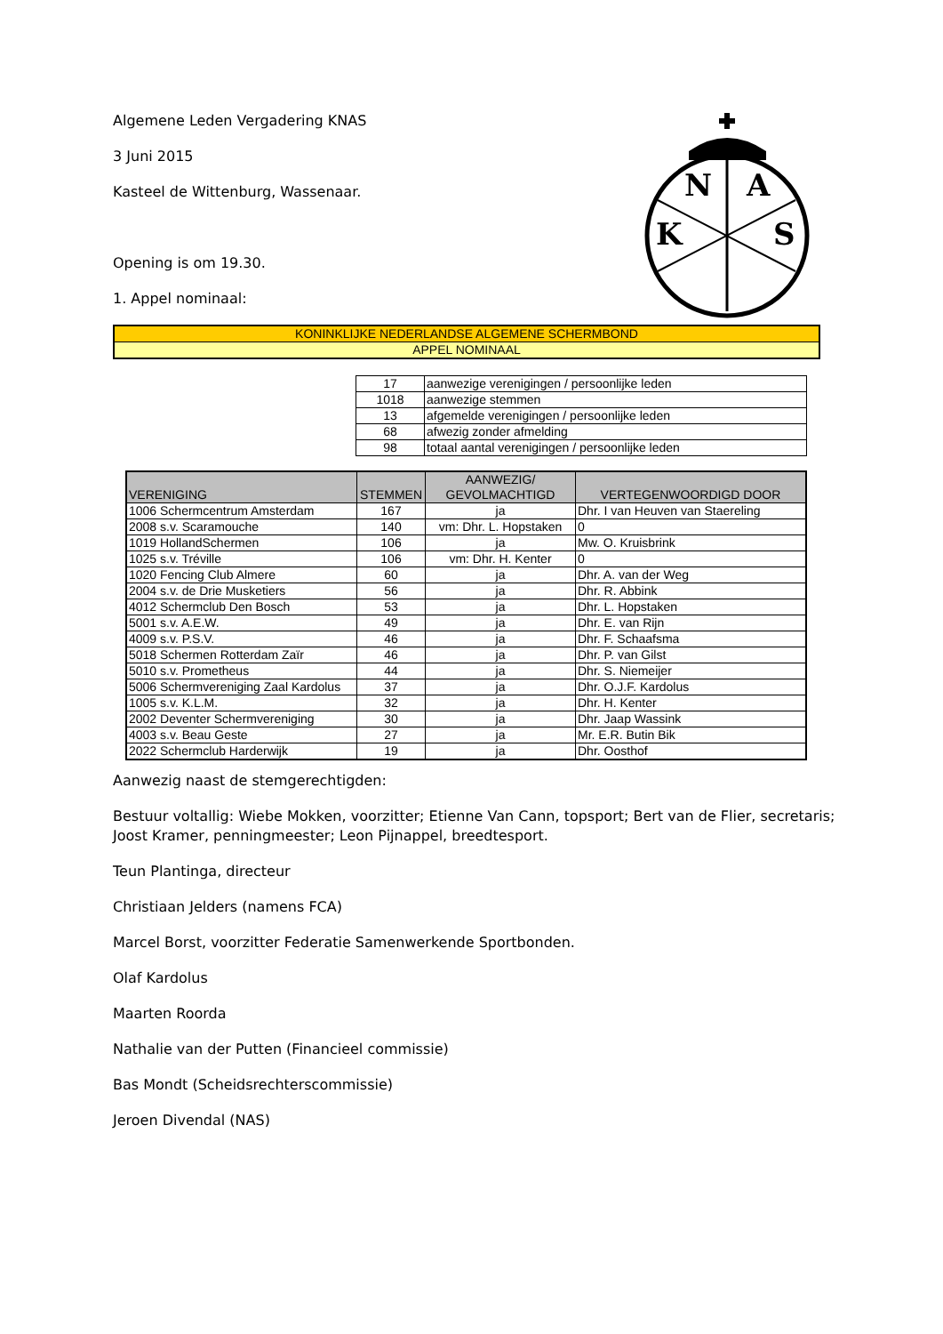N
A
K
S
Algemene Leden Vergadering KNAS
3 Juni 2015
Kasteel de Wittenburg, Wassenaar.
Opening is om 19.30.
1. Appel nominaal:
| KONINKLIJKE NEDERLANDSE ALGEMENE SCHERMBOND |
| APPEL NOMINAAL |
| 17 | aanwezige verenigingen / persoonlijke leden |
| 1018 | aanwezige stemmen |
| 13 | afgemelde verenigingen / persoonlijke leden |
| 68 | afwezig zonder afmelding |
| 98 | totaal aantal verenigingen / persoonlijke leden |
| VERENIGING | STEMMEN | AANWEZIG/ GEVOLMACHTIGD | VERTEGENWOORDIGD DOOR |
| --- | --- | --- | --- |
| 1006 Schermcentrum Amsterdam | 167 | ja | Dhr. I van Heuven van Staereling |
| 2008 s.v. Scaramouche | 140 | vm: Dhr. L. Hopstaken | 0 |
| 1019 HollandSchermen | 106 | ja | Mw. O. Kruisbrink |
| 1025 s.v. Tréville | 106 | vm: Dhr. H. Kenter | 0 |
| 1020 Fencing Club Almere | 60 | ja | Dhr. A. van der Weg |
| 2004 s.v. de Drie Musketiers | 56 | ja | Dhr. R. Abbink |
| 4012 Schermclub Den Bosch | 53 | ja | Dhr. L. Hopstaken |
| 5001 s.v. A.E.W. | 49 | ja | Dhr. E. van Rijn |
| 4009 s.v. P.S.V. | 46 | ja | Dhr. F. Schaafsma |
| 5018 Schermen Rotterdam Zaïr | 46 | ja | Dhr. P. van Gilst |
| 5010 s.v. Prometheus | 44 | ja | Dhr. S. Niemeijer |
| 5006 Schermvereniging Zaal Kardolus | 37 | ja | Dhr. O.J.F. Kardolus |
| 1005 s.v. K.L.M. | 32 | ja | Dhr. H. Kenter |
| 2002 Deventer Schermvereniging | 30 | ja | Dhr. Jaap Wassink |
| 4003 s.v. Beau Geste | 27 | ja | Mr. E.R. Butin Bik |
| 2022 Schermclub Harderwijk | 19 | ja | Dhr. Oosthof |
Aanwezig naast de stemgerechtigden:
Bestuur voltallig: Wiebe Mokken, voorzitter; Etienne Van Cann, topsport; Bert van de Flier, secretaris; Joost Kramer, penningmeester; Leon Pijnappel, breedtesport.
Teun Plantinga, directeur
Christiaan Jelders (namens FCA)
Marcel Borst, voorzitter Federatie Samenwerkende Sportbonden.
Olaf Kardolus
Maarten Roorda
Nathalie van der Putten (Financieel commissie)
Bas Mondt (Scheidsrechterscommissie)
Jeroen Divendal (NAS)